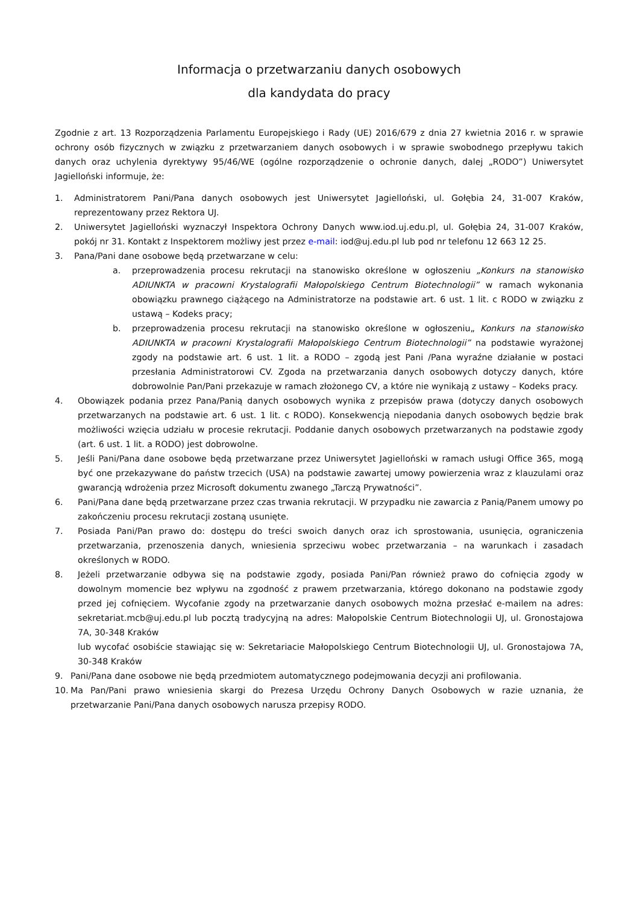Informacja o przetwarzaniu danych osobowych
dla kandydata do pracy
Zgodnie z art. 13 Rozporządzenia Parlamentu Europejskiego i Rady (UE) 2016/679 z dnia 27 kwietnia 2016 r. w sprawie ochrony osób fizycznych w związku z przetwarzaniem danych osobowych i w sprawie swobodnego przepływu takich danych oraz uchylenia dyrektywy 95/46/WE (ogólne rozporządzenie o ochronie danych, dalej „RODO”) Uniwersytet Jagielloński informuje, że:
1. Administratorem Pani/Pana danych osobowych jest Uniwersytet Jagielloński, ul. Gołębia 24, 31-007 Kraków, reprezentowany przez Rektora UJ.
2. Uniwersytet Jagielloński wyznaczył Inspektora Ochrony Danych www.iod.uj.edu.pl, ul. Gołębia 24, 31-007 Kraków, pokój nr 31. Kontakt z Inspektorem możliwy jest przez e-mail: iod@uj.edu.pl lub pod nr telefonu 12 663 12 25.
3. Pana/Pani dane osobowe będą przetwarzane w celu:
a. przeprowadzenia procesu rekrutacji na stanowisko określone w ogłoszeniu „Konkurs na stanowisko ADIUNKTA w pracowni Krystalografii Małopolskiego Centrum Biotechnologii” w ramach wykonania obowiązku prawnego ciążącego na Administratorze na podstawie art. 6 ust. 1 lit. c RODO w związku z ustawą – Kodeks pracy;
b. przeprowadzenia procesu rekrutacji na stanowisko określone w ogłoszeniu„ Konkurs na stanowisko ADIUNKTA w pracowni Krystalografii Małopolskiego Centrum Biotechnologii” na podstawie wyrażonej zgody na podstawie art. 6 ust. 1 lit. a RODO – zgodą jest Pani /Pana wyraźne działanie w postaci przesłania Administratorowi CV. Zgoda na przetwarzania danych osobowych dotyczy danych, które dobrowolnie Pan/Pani przekazuje w ramach złożonego CV, a które nie wynikają z ustawy – Kodeks pracy.
4. Obowiązek podania przez Pana/Panią danych osobowych wynika z przepisów prawa (dotyczy danych osobowych przetwarzanych na podstawie art. 6 ust. 1 lit. c RODO). Konsekwencją niepodania danych osobowych będzie brak możliwości wzięcia udziału w procesie rekrutacji. Poddanie danych osobowych przetwarzanych na podstawie zgody (art. 6 ust. 1 lit. a RODO) jest dobrowolne.
5. Jeśli Pani/Pana dane osobowe będą przetwarzane przez Uniwersytet Jagielloński w ramach usługi Office 365, mogą być one przekazywane do państw trzecich (USA) na podstawie zawartej umowy powierzenia wraz z klauzulami oraz gwarancją wdrożenia przez Microsoft dokumentu zwanego „Tarczą Prywatności”.
6. Pani/Pana dane będą przetwarzane przez czas trwania rekrutacji. W przypadku nie zawarcia z Panią/Panem umowy po zakończeniu procesu rekrutacji zostaną usunięte.
7. Posiada Pani/Pan prawo do: dostępu do treści swoich danych oraz ich sprostowania, usunięcia, ograniczenia przetwarzania, przenoszenia danych, wniesienia sprzeciwu wobec przetwarzania – na warunkach i zasadach określonych w RODO.
8. Jeżeli przetwarzanie odbywa się na podstawie zgody, posiada Pani/Pan również prawo do cofnięcia zgody w dowolnym momencie bez wpływu na zgodność z prawem przetwarzania, którego dokonano na podstawie zgody przed jej cofnięciem. Wycofanie zgody na przetwarzanie danych osobowych można przesłać e-mailem na adres: sekretariat.mcb@uj.edu.pl lub pocztą tradycyjną na adres: Małopolskie Centrum Biotechnologii UJ, ul. Gronostajowa 7A, 30-348 Kraków
lub wycofać osobiście stawiając się w: Sekretariacie Małopolskiego Centrum Biotechnologii UJ, ul. Gronostajowa 7A, 30-348 Kraków
9. Pani/Pana dane osobowe nie będą przedmiotem automatycznego podejmowania decyzji ani profilowania.
10. Ma Pan/Pani prawo wniesienia skargi do Prezesa Urzędu Ochrony Danych Osobowych w razie uznania, że przetwarzanie Pani/Pana danych osobowych narusza przepisy RODO.